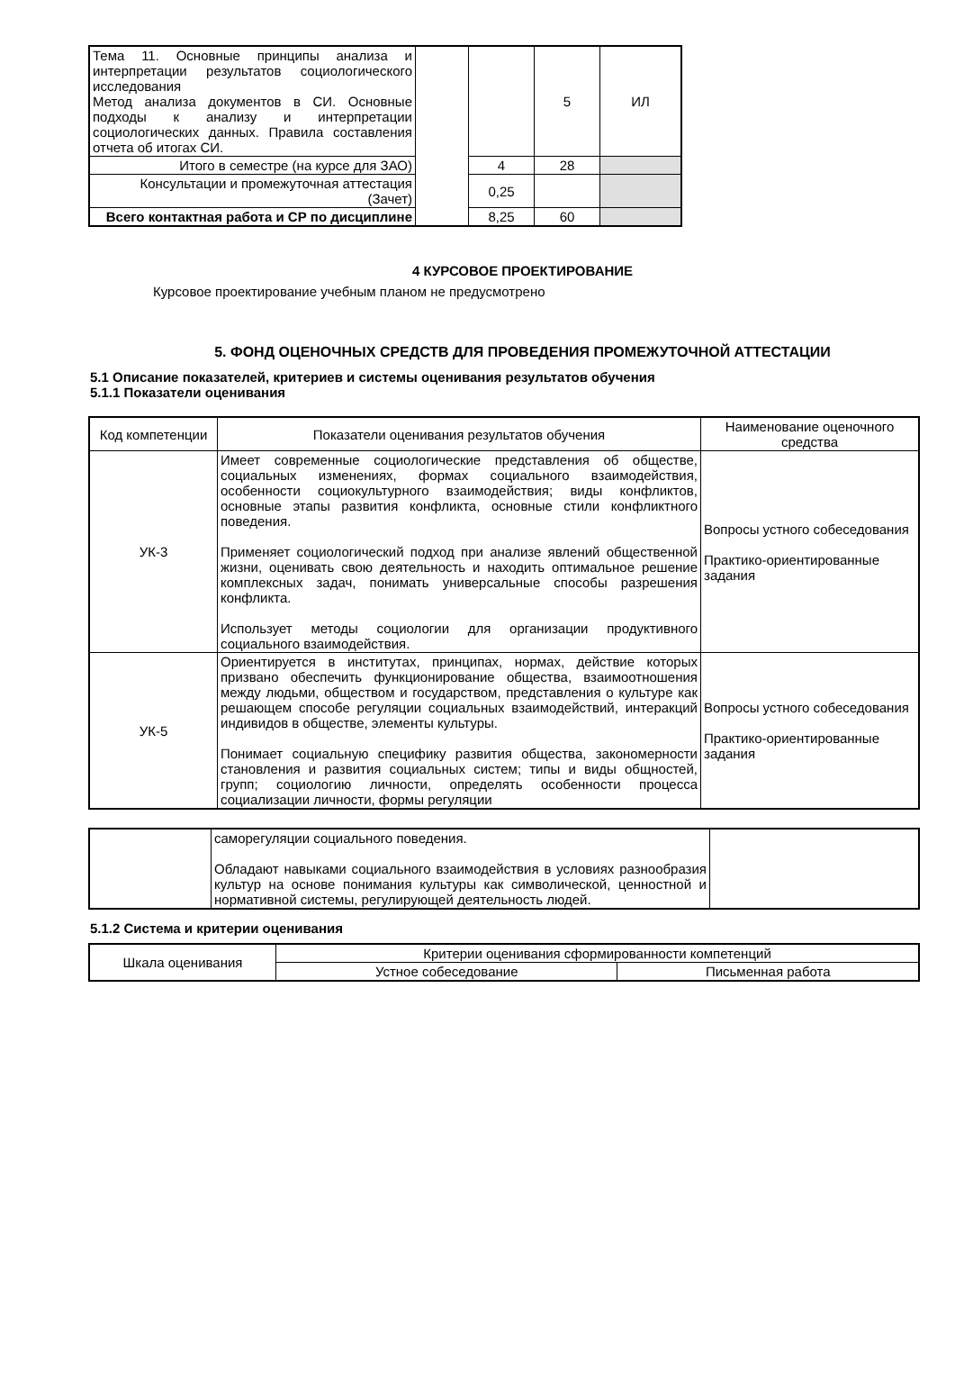| Тема 11. Основные принципы анализа и интерпретации результатов социологического исследования Метод анализа документов в СИ. Основные подходы к анализу и интерпретации социологических данных. Правила составления отчета об итогах СИ. | | | 5 | ИЛ |
| Итого в семестре (на курсе для ЗАО) | | 4 | 28 | |
| Консультации и промежуточная аттестация (Зачет) | | 0,25 | | |
| Всего контактная работа и СР по дисциплине | | 8,25 | 60 | |
4 КУРСОВОЕ ПРОЕКТИРОВАНИЕ
Курсовое проектирование учебным планом не предусмотрено
5. ФОНД ОЦЕНОЧНЫХ СРЕДСТВ ДЛЯ ПРОВЕДЕНИЯ ПРОМЕЖУТОЧНОЙ АТТЕСТАЦИИ
5.1 Описание показателей, критериев и системы оценивания результатов обучения
5.1.1 Показатели оценивания
| Код компетенции | Показатели оценивания результатов обучения | Наименование оценочного средства |
| --- | --- | --- |
| УК-3 | Имеет современные социологические представления об обществе, социальных изменениях, формах социального взаимодействия, особенности социокультурного взаимодействия; виды конфликтов, основные этапы развития конфликта, основные стили конфликтного поведения. Применяет социологический подход при анализе явлений общественной жизни, оценивать свою деятельность и находить оптимальное решение комплексных задач, понимать универсальные способы разрешения конфликта. Использует методы социологии для организации продуктивного социального взаимодействия. | Вопросы устного собеседования Практико-ориентированные задания |
| УК-5 | Ориентируется в институтах, принципах, нормах, действие которых призвано обеспечить функционирование общества, взаимоотношения между людьми, обществом и государством, представления о культуре как решающем способе регуляции социальных взаимодействий, интеракций индивидов в обществе, элементы культуры. Понимает социальную специфику развития общества, закономерности становления и развития социальных систем; типы и виды общностей, групп; социологию личности, определять особенности процесса социализации личности, формы регуляции | Вопросы устного собеседования Практико-ориентированные задания |
| | саморегуляции социального поведения. Обладают навыками социального взаимодействия в условиях разнообразия культур на основе понимания культуры как символической, ценностной и нормативной системы, регулирующей деятельность людей. | |
5.1.2 Система и критерии оценивания
| Шкала оценивания | Критерии оценивания сформированности компетенций | |
| | Устное собеседование | Письменная работа |